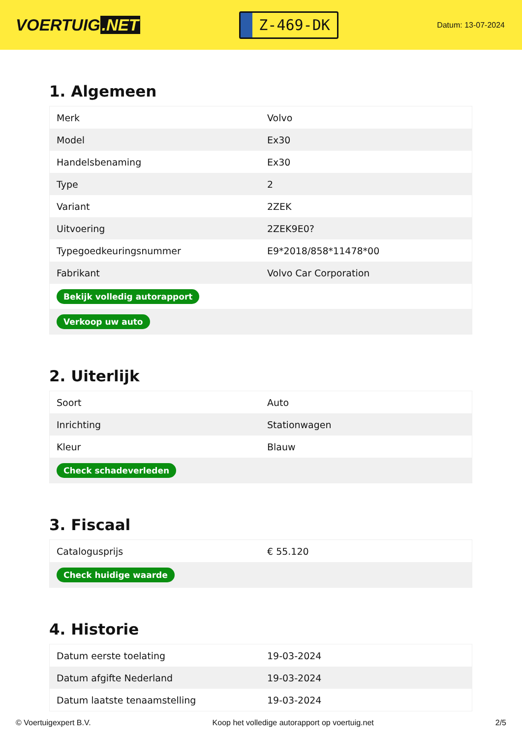VOERTUIG.NET
Z-469-DK
Datum: 13-07-2024
1. Algemeen
| Merk | Volvo |
| Model | Ex30 |
| Handelsbenaming | Ex30 |
| Type | 2 |
| Variant | 2ZEK |
| Uitvoering | 2ZEK9E0? |
| Typegoedkeuringsnummer | E9*2018/858*11478*00 |
| Fabrikant | Volvo Car Corporation |
| Bekijk volledig autorapport | |
| Verkoop uw auto | |
2. Uiterlijk
| Soort | Auto |
| Inrichting | Stationwagen |
| Kleur | Blauw |
| Check schadeverleden | |
3. Fiscaal
| Catalogusprijs | € 55.120 |
| Check huidige waarde | |
4. Historie
| Datum eerste toelating | 19-03-2024 |
| Datum afgifte Nederland | 19-03-2024 |
| Datum laatste tenaamstelling | 19-03-2024 |
© Voertuigexpert B.V. Koop het volledige autorapport op voertuig.net 2/5